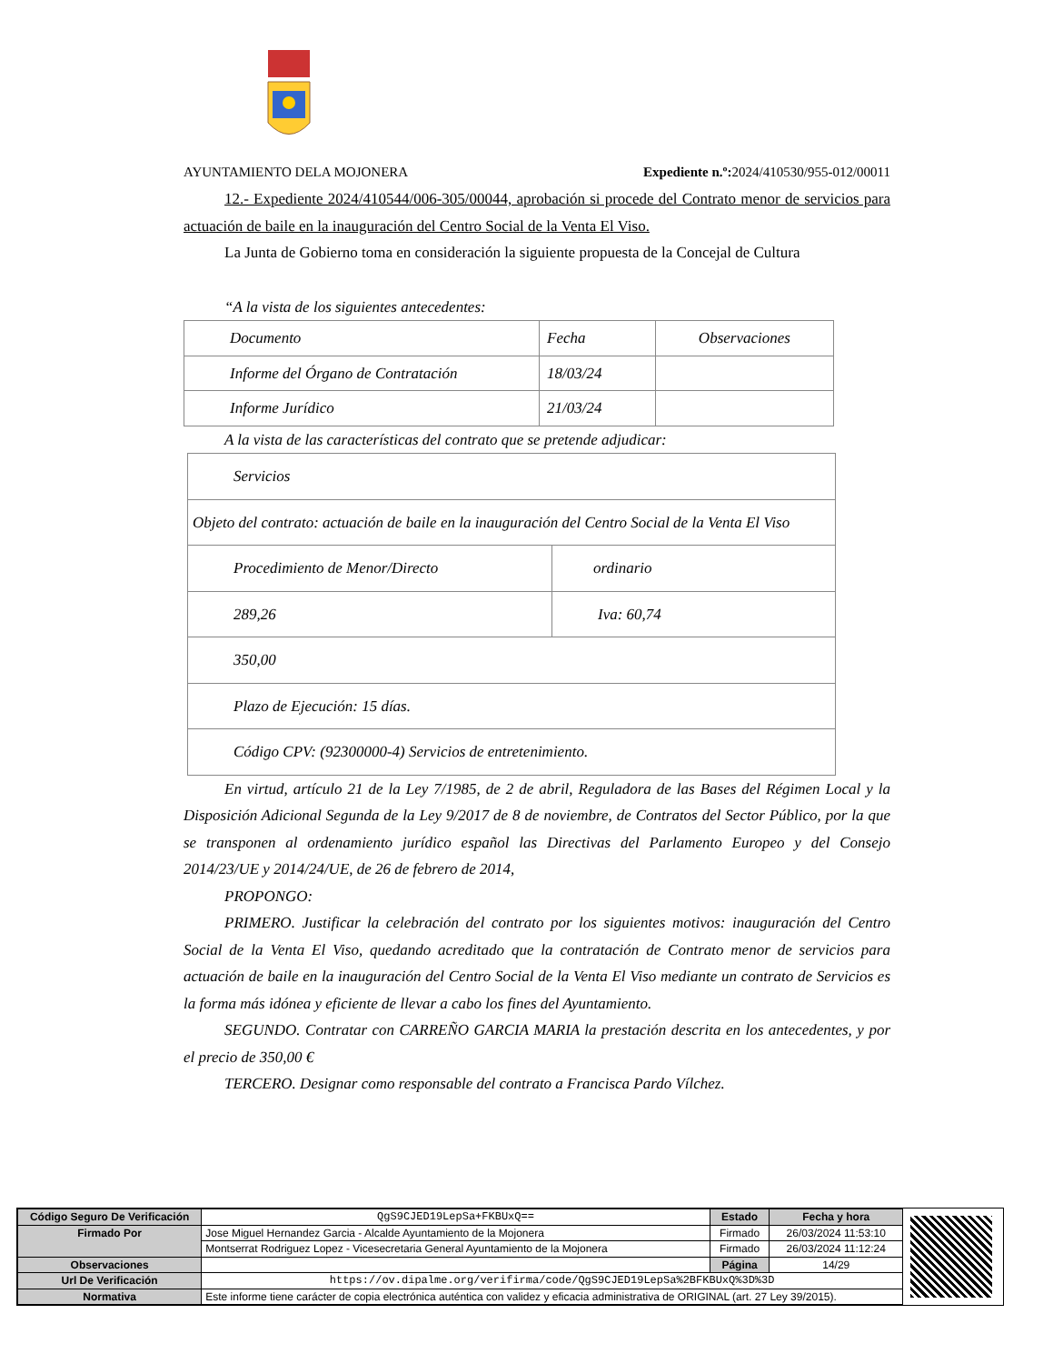AYUNTAMIENTO DELA MOJONERA Expediente n.º: 2024/410530/955-012/00011
12.- Expediente 2024/410544/006-305/00044, aprobación si procede del Contrato menor de servicios para actuación de baile en la inauguración del Centro Social de la Venta El Viso.
La Junta de Gobierno toma en consideración la siguiente propuesta de la Concejal de Cultura
“A la vista de los siguientes antecedentes:
| Documento | Fecha | Observaciones |
| Informe del Órgano de Contratación | 18/03/24 | |
| Informe Jurídico | 21/03/24 | |
A la vista de las características del contrato que se pretende adjudicar:
| Servicios | |
| Objeto del contrato: actuación de baile en la inauguración del Centro Social de la Venta El Viso | |
| Procedimiento de Menor/Directo | ordinario |
| 289,26 | Iva: 60,74 |
| 350,00 | |
| Plazo de Ejecución: 15 días. | |
| Código CPV: (92300000-4) Servicios de entretenimiento. | |
En virtud, artículo 21 de la Ley 7/1985, de 2 de abril, Reguladora de las Bases del Régimen Local y la Disposición Adicional Segunda de la Ley 9/2017 de 8 de noviembre, de Contratos del Sector Público, por la que se transponen al ordenamiento jurídico español las Directivas del Parlamento Europeo y del Consejo 2014/23/UE y 2014/24/UE, de 26 de febrero de 2014,
PROPONGO:
PRIMERO. Justificar la celebración del contrato por los siguientes motivos: inauguración del Centro Social de la Venta El Viso, quedando acreditado que la contratación de Contrato menor de servicios para actuación de baile en la inauguración del Centro Social de la Venta El Viso mediante un contrato de Servicios es la forma más idónea y eficiente de llevar a cabo los fines del Ayuntamiento.
SEGUNDO. Contratar con CARREÑO GARCIA MARIA la prestación descrita en los antecedentes, y por el precio de 350,00 €
TERCERO. Designar como responsable del contrato a Francisca Pardo Vílchez.
| Código Seguro De Verificación | QgS9CJED19LepSa+FKBUxQ== | Estado | Fecha y hora |
| Firmado Por | Jose Miguel Hernandez Garcia - Alcalde Ayuntamiento de la Mojonera | Firmado | 26/03/2024 11:53:10 |
| | Montserrat Rodriguez Lopez - Vicesecretaria General Ayuntamiento de la Mojonera | Firmado | 26/03/2024 11:12:24 |
| Observaciones | | Página | 14/29 |
| Url De Verificación | https://ov.dipalme.org/verifirma/code/QgS9CJED19LepSa%2BFKBUxQ%3D%3D | | |
| Normativa | Este informe tiene carácter de copia electrónica auténtica con validez y eficacia administrativa de ORIGINAL (art. 27 Ley 39/2015). | | |